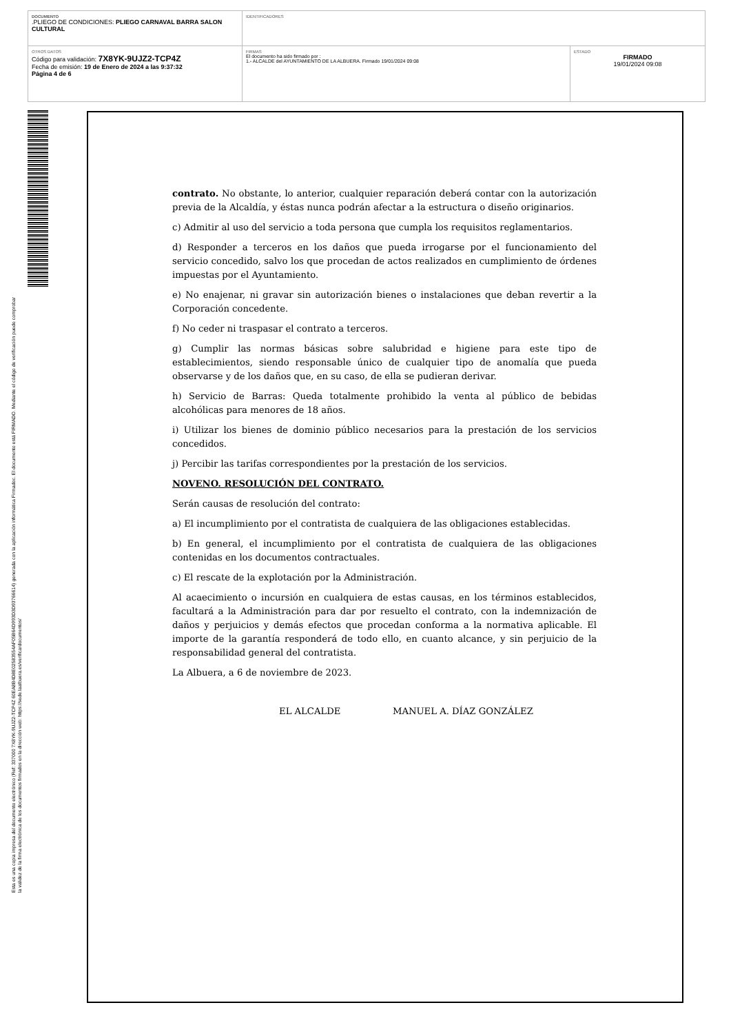DOCUMENTO
.PLIEGO DE CONDICIONES: PLIEGO CARNAVAL BARRA SALON CULTURAL
IDENTIFICADORES
OTROS DATOS
Código para validación: 7X8YK-9UJZ2-TCP4Z
Fecha de emisión: 19 de Enero de 2024 a las 9:37:32
Página 4 de 6
FIRMAS
El documento ha sido firmado por :
1.- ALCALDE del AYUNTAMIENTO DE LA ALBUERA. Firmado 19/01/2024 09:08
ESTADO
FIRMADO
19/01/2024 09:08
Esta es una copia impresa del documento electrónico (Ref: 337000 7X8YK-9UJZ2-TCP4Z 60EA8B4D8E02583554AF05B64D993D3D93766614) generada con la aplicación informática Firmadoc. El documento está FIRMADO. Mediante el código de verificación puede comprobar la validez de la firma electrónica de los documentos firmados en la dirección web: https://sede.laalbuera.es/verificardocumentos/
contrato. No obstante, lo anterior, cualquier reparación deberá contar con la autorización previa de la Alcaldía, y éstas nunca podrán afectar a la estructura o diseño originarios.
c) Admitir al uso del servicio a toda persona que cumpla los requisitos reglamentarios.
d) Responder a terceros en los daños que pueda irrogarse por el funcionamiento del servicio concedido, salvo los que procedan de actos realizados en cumplimiento de órdenes impuestas por el Ayuntamiento.
e) No enajenar, ni gravar sin autorización bienes o instalaciones que deban revertir a la Corporación concedente.
f) No ceder ni traspasar el contrato a terceros.
g) Cumplir las normas básicas sobre salubridad e higiene para este tipo de establecimientos, siendo responsable único de cualquier tipo de anomalía que pueda observarse y de los daños que, en su caso, de ella se pudieran derivar.
h) Servicio de Barras: Queda totalmente prohibido la venta al público de bebidas alcohólicas para menores de 18 años.
i) Utilizar los bienes de dominio público necesarios para la prestación de los servicios concedidos.
j) Percibir las tarifas correspondientes por la prestación de los servicios.
NOVENO. RESOLUCIÓN DEL CONTRATO.
Serán causas de resolución del contrato:
a) El incumplimiento por el contratista de cualquiera de las obligaciones establecidas.
b) En general, el incumplimiento por el contratista de cualquiera de las obligaciones contenidas en los documentos contractuales.
c) El rescate de la explotación por la Administración.
Al acaecimiento o incursión en cualquiera de estas causas, en los términos establecidos, facultará a la Administración para dar por resuelto el contrato, con la indemnización de daños y perjuicios y demás efectos que procedan conforma a la normativa aplicable. El importe de la garantía responderá de todo ello, en cuanto alcance, y sin perjuicio de la responsabilidad general del contratista.
La Albuera, a 6 de noviembre de 2023.
EL ALCALDE MANUEL A. DÍAZ GONZÁLEZ